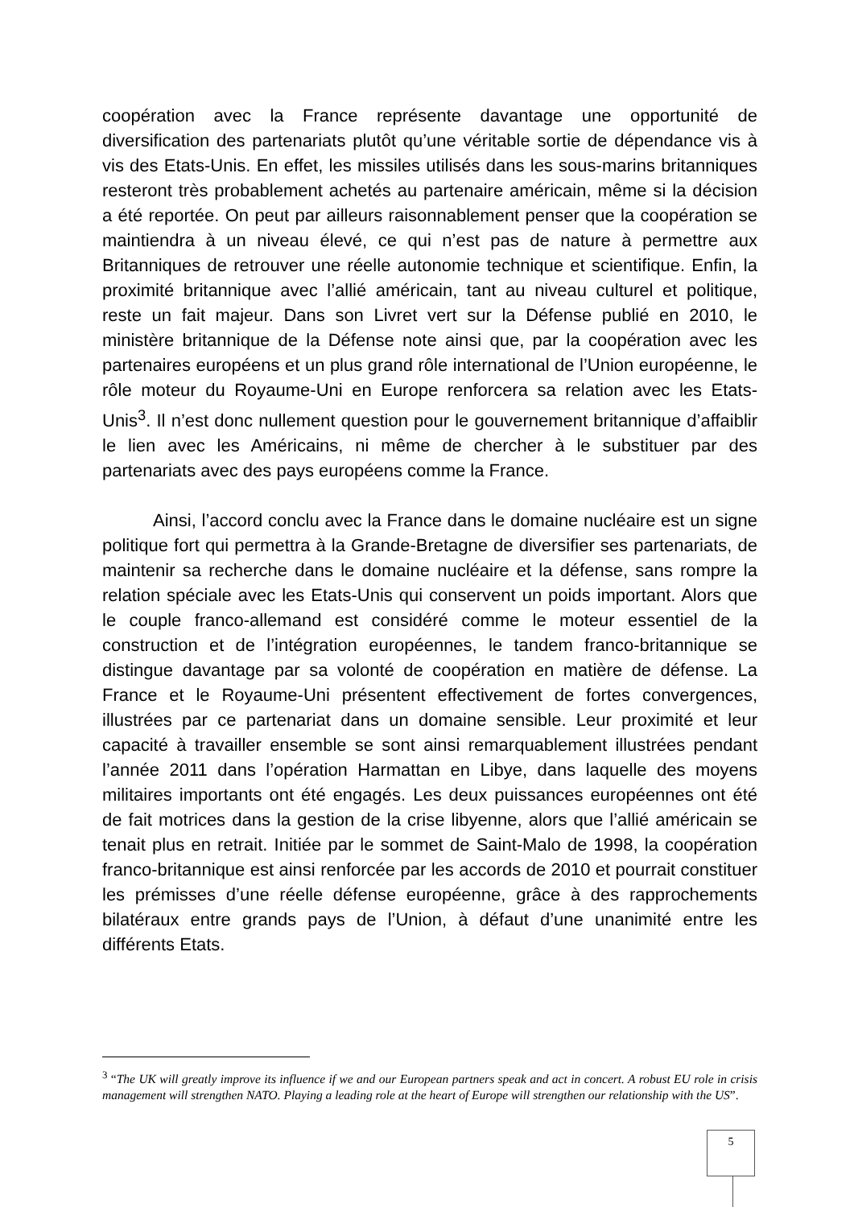coopération avec la France représente davantage une opportunité de diversification des partenariats plutôt qu’une véritable sortie de dépendance vis à vis des Etats-Unis. En effet, les missiles utilisés dans les sous-marins britanniques resteront très probablement achetés au partenaire américain, même si la décision a été reportée. On peut par ailleurs raisonnablement penser que la coopération se maintiendra à un niveau élevé, ce qui n’est pas de nature à permettre aux Britanniques de retrouver une réelle autonomie technique et scientifique. Enfin, la proximité britannique avec l’allié américain, tant au niveau culturel et politique, reste un fait majeur. Dans son Livret vert sur la Défense publié en 2010, le ministère britannique de la Défense note ainsi que, par la coopération avec les partenaires européens et un plus grand rôle international de l’Union européenne, le rôle moteur du Royaume-Uni en Europe renforcera sa relation avec les Etats-Unis<sup>3</sup>. Il n’est donc nullement question pour le gouvernement britannique d’affaiblir le lien avec les Américains, ni même de chercher à le substituer par des partenariats avec des pays européens comme la France.
Ainsi, l’accord conclu avec la France dans le domaine nucléaire est un signe politique fort qui permettra à la Grande-Bretagne de diversifier ses partenariats, de maintenir sa recherche dans le domaine nucléaire et la défense, sans rompre la relation spéciale avec les Etats-Unis qui conservent un poids important. Alors que le couple franco-allemand est considéré comme le moteur essentiel de la construction et de l’intégration européennes, le tandem franco-britannique se distingue davantage par sa volonté de coopération en matière de défense. La France et le Royaume-Uni présentent effectivement de fortes convergences, illustrées par ce partenariat dans un domaine sensible. Leur proximité et leur capacité à travailler ensemble se sont ainsi remarquablement illustrées pendant l’année 2011 dans l’opération Harmattan en Libye, dans laquelle des moyens militaires importants ont été engagés. Les deux puissances européennes ont été de fait motrices dans la gestion de la crise libyenne, alors que l’allié américain se tenait plus en retrait. Initiée par le sommet de Saint-Malo de 1998, la coopération franco-britannique est ainsi renforcée par les accords de 2010 et pourrait constituer les prémisses d’une réelle défense européenne, grâce à des rapprochements bilatéraux entre grands pays de l’Union, à défaut d’une unanimité entre les différents Etats.
<sup>3</sup> “The UK will greatly improve its influence if we and our European partners speak and act in concert. A robust EU role in crisis management will strengthen NATO. Playing a leading role at the heart of Europe will strengthen our relationship with the US”.
5